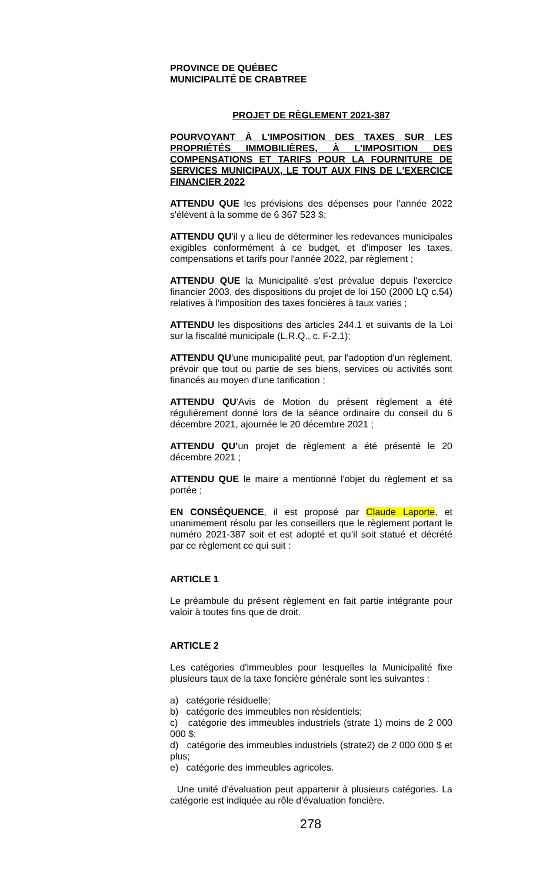PROVINCE DE QUÉBEC
MUNICIPALITÉ DE CRABTREE
PROJET DE RÈGLEMENT 2021-387
POURVOYANT À L'IMPOSITION DES TAXES SUR LES PROPRIÉTÉS IMMOBILIÈRES, À L'IMPOSITION DES COMPENSATIONS ET TARIFS POUR LA FOURNITURE DE SERVICES MUNICIPAUX, LE TOUT AUX FINS DE L'EXERCICE FINANCIER 2022
ATTENDU QUE les prévisions des dépenses pour l'année 2022 s'élèvent à la somme de 6 367 523 $;
ATTENDU QU'il y a lieu de déterminer les redevances municipales exigibles conformément à ce budget, et d'imposer les taxes, compensations et tarifs pour l'année 2022, par règlement ;
ATTENDU QUE la Municipalité s'est prévalue depuis l'exercice financier 2003, des dispositions du projet de loi 150 (2000 LQ c.54) relatives à l'imposition des taxes foncières à taux variés ;
ATTENDU les dispositions des articles 244.1 et suivants de la Loi sur la fiscalité municipale (L.R.Q., c. F-2.1);
ATTENDU QU'une municipalité peut, par l'adoption d'un règlement, prévoir que tout ou partie de ses biens, services ou activités sont financés au moyen d'une tarification ;
ATTENDU QU'Avis de Motion du présent règlement a été régulièrement donné lors de la séance ordinaire du conseil du 6 décembre 2021, ajournée le 20 décembre 2021 ;
ATTENDU QU’un projet de règlement a été présenté le 20 décembre 2021 ;
ATTENDU QUE le maire a mentionné l'objet du règlement et sa portée ;
EN CONSÉQUENCE, il est proposé par Claude Laporte, et unanimement résolu par les conseillers que le règlement portant le numéro 2021-387 soit et est adopté et qu’il soit statué et décrété par ce règlement ce qui suit :
ARTICLE 1
Le préambule du présent règlement en fait partie intégrante pour valoir à toutes fins que de droit.
ARTICLE 2
Les catégories d'immeubles pour lesquelles la Municipalité fixe plusieurs taux de la taxe foncière générale sont les suivantes :
a) catégorie résiduelle;
b) catégorie des immeubles non résidentiels;
c) catégorie des immeubles industriels (strate 1) moins de 2 000 000 $;
d) catégorie des immeubles industriels (strate2) de 2 000 000 $ et plus;
e) catégorie des immeubles agricoles.
Une unité d'évaluation peut appartenir à plusieurs catégories. La catégorie est indiquée au rôle d'évaluation foncière.
278